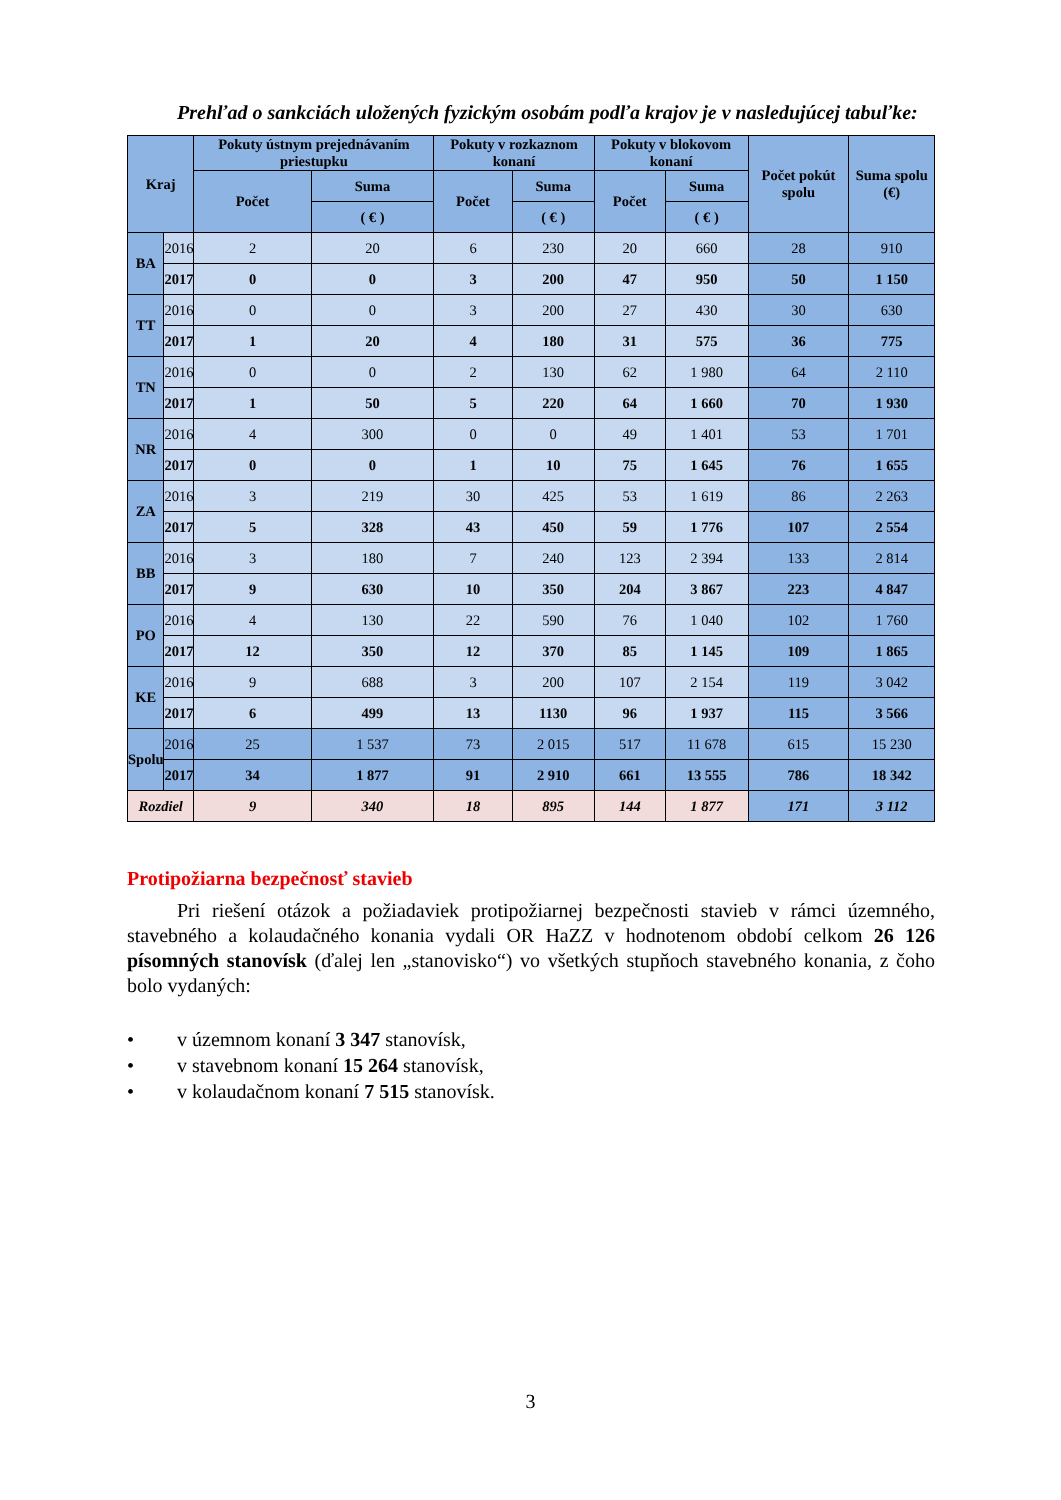Prehľad o sankciách uložených fyzickým osobám podľa krajov je v nasledujúcej tabuľke:
| Kraj | | Pokuty ústnym prejednávaním priestupku | | Pokuty v rozkaznom konaní | | Pokuty v blokovom konaní | | Počet pokút spolu | Suma spolu (€) |
| --- | --- | --- | --- | --- | --- | --- | --- | --- | --- |
| | | Počet | Suma | Počet | Suma | Počet | Suma | | |
| | | | ( € ) | | ( € ) | | ( € ) | | |
| BA | 2016 | 2 | 20 | 6 | 230 | 20 | 660 | 28 | 910 |
| | 2017 | 0 | 0 | 3 | 200 | 47 | 950 | 50 | 1 150 |
| TT | 2016 | 0 | 0 | 3 | 200 | 27 | 430 | 30 | 630 |
| | 2017 | 1 | 20 | 4 | 180 | 31 | 575 | 36 | 775 |
| TN | 2016 | 0 | 0 | 2 | 130 | 62 | 1 980 | 64 | 2 110 |
| | 2017 | 1 | 50 | 5 | 220 | 64 | 1 660 | 70 | 1 930 |
| NR | 2016 | 4 | 300 | 0 | 0 | 49 | 1 401 | 53 | 1 701 |
| | 2017 | 0 | 0 | 1 | 10 | 75 | 1 645 | 76 | 1 655 |
| ZA | 2016 | 3 | 219 | 30 | 425 | 53 | 1 619 | 86 | 2 263 |
| | 2017 | 5 | 328 | 43 | 450 | 59 | 1 776 | 107 | 2 554 |
| BB | 2016 | 3 | 180 | 7 | 240 | 123 | 2 394 | 133 | 2 814 |
| | 2017 | 9 | 630 | 10 | 350 | 204 | 3 867 | 223 | 4 847 |
| PO | 2016 | 4 | 130 | 22 | 590 | 76 | 1 040 | 102 | 1 760 |
| | 2017 | 12 | 350 | 12 | 370 | 85 | 1 145 | 109 | 1 865 |
| KE | 2016 | 9 | 688 | 3 | 200 | 107 | 2 154 | 119 | 3 042 |
| | 2017 | 6 | 499 | 13 | 1130 | 96 | 1 937 | 115 | 3 566 |
| Spolu | 2016 | 25 | 1 537 | 73 | 2 015 | 517 | 11 678 | 615 | 15 230 |
| | 2017 | 34 | 1 877 | 91 | 2 910 | 661 | 13 555 | 786 | 18 342 |
| Rozdiel | | 9 | 340 | 18 | 895 | 144 | 1 877 | 171 | 3 112 |
Protipožiarna bezpečnosť stavieb
Pri riešení otázok a požiadaviek protipožiarnej bezpečnosti stavieb v rámci územného, stavebného a kolaudačného konania vydali OR HaZZ v hodnotenom období celkom 26 126 písomných stanovísk (ďalej len „stanovisko“) vo všetkých stupňoch stavebného konania, z čoho bolo vydaných:
• v územnom konaní 3 347 stanovísk,
• v stavebnom konaní 15 264 stanovísk,
• v kolaudačnom konaní 7 515 stanovísk.
3